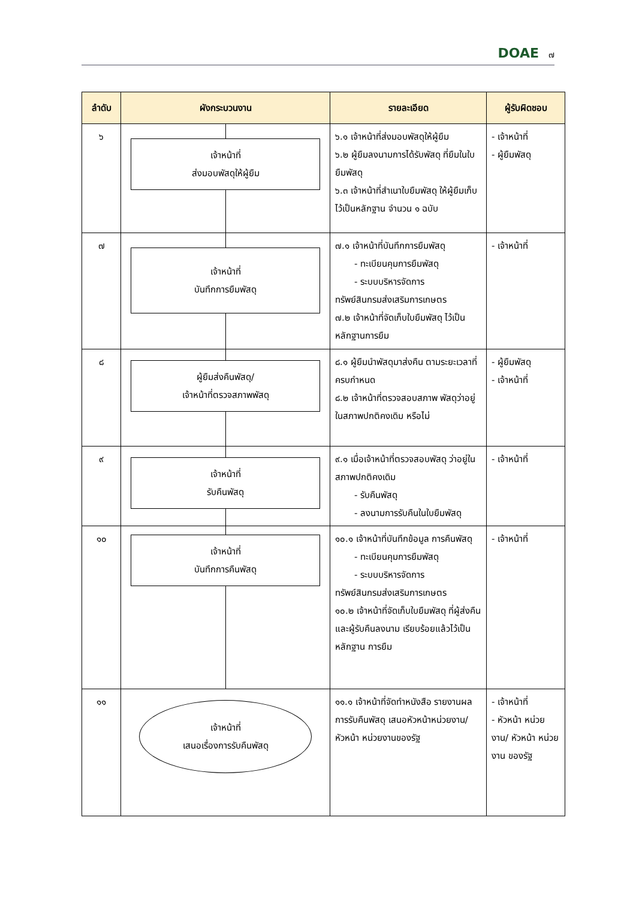DOAE ๗
| ลำดับ | ผังกระบวนงาน | รายละเอียด | ผู้รับผิดชอบ |
| --- | --- | --- | --- |
| ๖ | เจ้าหน้าที่ ส่งมอบพัสดุให้ผู้ยืม | ๖.๑ เจ้าหน้าที่ส่งมอบพัสดุให้ผู้ยืม ๖.๒ ผู้ยืมลงนามการได้รับพัสดุ ที่ยืมในใบยืมพัสดุ ๖.๓ เจ้าหน้าที่สำเนาใบยืมพัสดุ ให้ผู้ยืมเก็บไว้เป็นหลักฐาน จำนวน ๑ ฉบับ | - เจ้าหน้าที่ - ผู้ยืมพัสดุ |
| ๗ | เจ้าหน้าที่ บันทึกการยืมพัสดุ | ๗.๑ เจ้าหน้าที่บันทึกการยืมพัสดุ - ทะเบียนคุมการยืมพัสดุ - ระบบบริหารจัดการ ทรัพย์สินกรมส่งเสริมการเกษตร ๗.๒ เจ้าหน้าที่จัดเก็บใบยืมพัสดุ ไว้เป็นหลักฐานการยืม | - เจ้าหน้าที่ |
| ๘ | ผู้ยืมส่งคืนพัสดุ/ เจ้าหน้าที่ตรวจสภาพพัสดุ | ๘.๑ ผู้ยืมนำพัสดุมาส่งคืน ตามระยะเวลาที่ครบกำหนด ๘.๒ เจ้าหน้าที่ตรวจสอบสภาพ พัสดุว่าอยู่ในสภาพปกติคงเดิม หรือไม่ | - ผู้ยืมพัสดุ - เจ้าหน้าที่ |
| ๙ | เจ้าหน้าที่ รับคืนพัสดุ | ๙.๑ เมื่อเจ้าหน้าที่ตรวจสอบพัสดุ ว่าอยู่ในสภาพปกติคงเดิม - รับคืนพัสดุ - ลงนามการรับคืนในใบยืมพัสดุ | - เจ้าหน้าที่ |
| ๑๐ | เจ้าหน้าที่ บันทึกการคืนพัสดุ | ๑๐.๑ เจ้าหน้าที่บันทึกข้อมูล การคืนพัสดุ - ทะเบียนคุมการยืมพัสดุ - ระบบบริหารจัดการ ทรัพย์สินกรมส่งเสริมการเกษตร ๑๐.๒ เจ้าหน้าที่จัดเก็บใบยืมพัสดุ ที่ผู้ส่งคืนและผู้รับคืนลงนาม เรียบร้อยแล้วไว้เป็นหลักฐาน การยืม | - เจ้าหน้าที่ |
| ๑๑ | เจ้าหน้าที่ เสนอเรื่องการรับคืนพัสดุ | ๑๑.๑ เจ้าหน้าที่จัดทำหนังสือ รายงานผลการรับคืนพัสดุ เสนอหัวหน้าหน่วยงาน/หัวหน้า หน่วยงานของรัฐ | - เจ้าหน้าที่ - หัวหน้า หน่วยงาน/ หัวหน้า หน่วยงาน ของรัฐ |